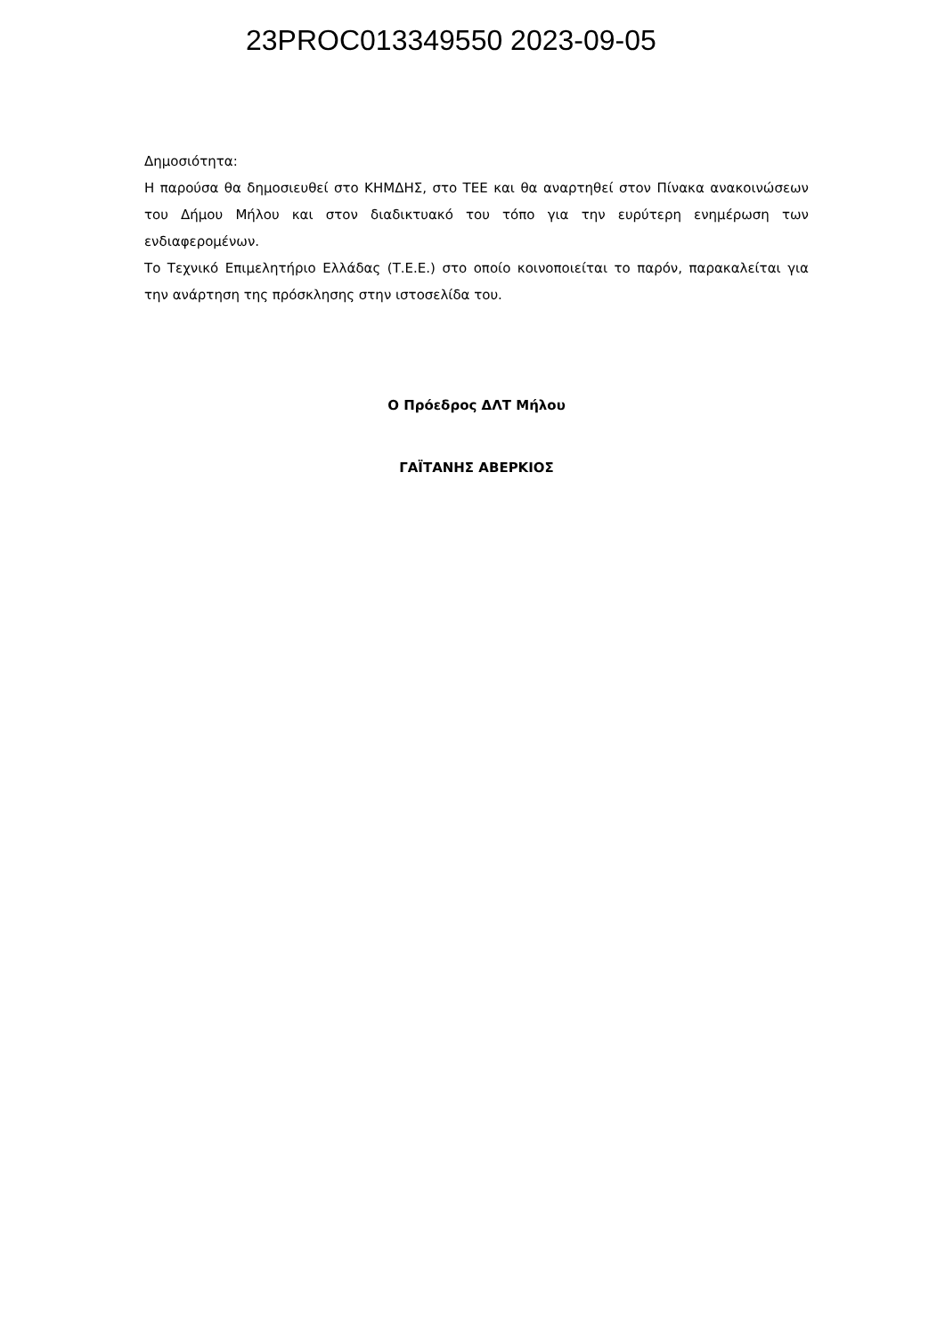23PROC013349550 2023-09-05
Δημοσιότητα:
Η παρούσα θα δημοσιευθεί στο ΚΗΜΔΗΣ, στο ΤΕΕ και θα αναρτηθεί στον Πίνακα ανακοινώσεων του Δήμου Μήλου και στον διαδικτυακό του τόπο για την ευρύτερη ενημέρωση των ενδιαφερομένων.
Το Τεχνικό Επιμελητήριο Ελλάδας (Τ.Ε.Ε.) στο οποίο κοινοποιείται το παρόν, παρακαλείται για την ανάρτηση της πρόσκλησης στην ιστοσελίδα του.
Ο Πρόεδρος ΔΛΤ Μήλου
ΓΑΪΤΑΝΗΣ ΑΒΕΡΚΙΟΣ